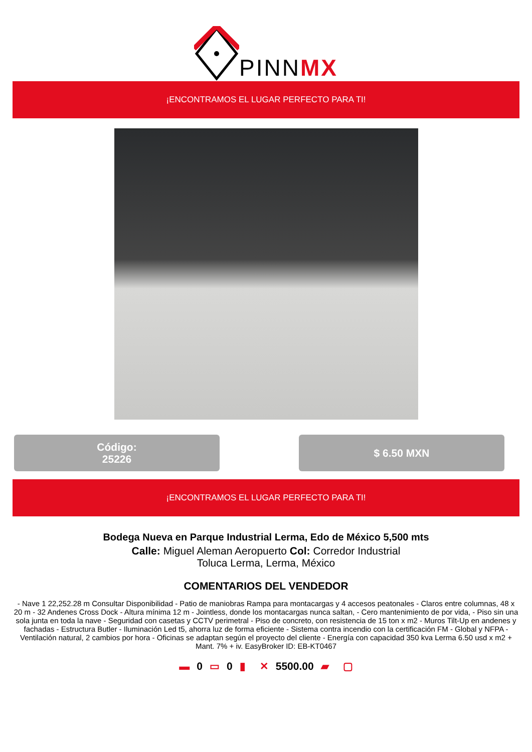PINNMX
¡ENCONTRAMOS EL LUGAR PERFECTO PARA TI!
Código:
25226
$ 6.50 MXN
¡ENCONTRAMOS EL LUGAR PERFECTO PARA TI!
Bodega Nueva en Parque Industrial Lerma, Edo de México 5,500 mts
Calle: Miguel Aleman Aeropuerto Col: Corredor Industrial Toluca Lerma, Lerma, México
COMENTARIOS DEL VENDEDOR
- Nave 1 22,252.28 m Consultar Disponibilidad - Patio de maniobras Rampa para montacargas y 4 accesos peatonales - Claros entre columnas, 48 x 20 m - 32 Andenes Cross Dock - Altura mínima 12 m - Jointless, donde los montacargas nunca saltan, - Cero mantenimiento de por vida, - Piso sin una sola junta en toda la nave - Seguridad con casetas y CCTV perimetral - Piso de concreto, con resistencia de 15 ton x m2 - Muros Tilt-Up en andenes y fachadas - Estructura Butler - Iluminación Led t5, ahorra luz de forma eficiente - Sistema contra incendio con la certificación FM - Global y NFPA - Ventilación natural, 2 cambios por hora - Oficinas se adaptan según el proyecto del cliente - Energía con capacidad 350 kva Lerma 6.50 usd x m2 + Mant. 7% + iv. EasyBroker ID: EB-KT0467
▬ 0 ▭ 0 ▮ ✕ 5500.00 ▰ ▢